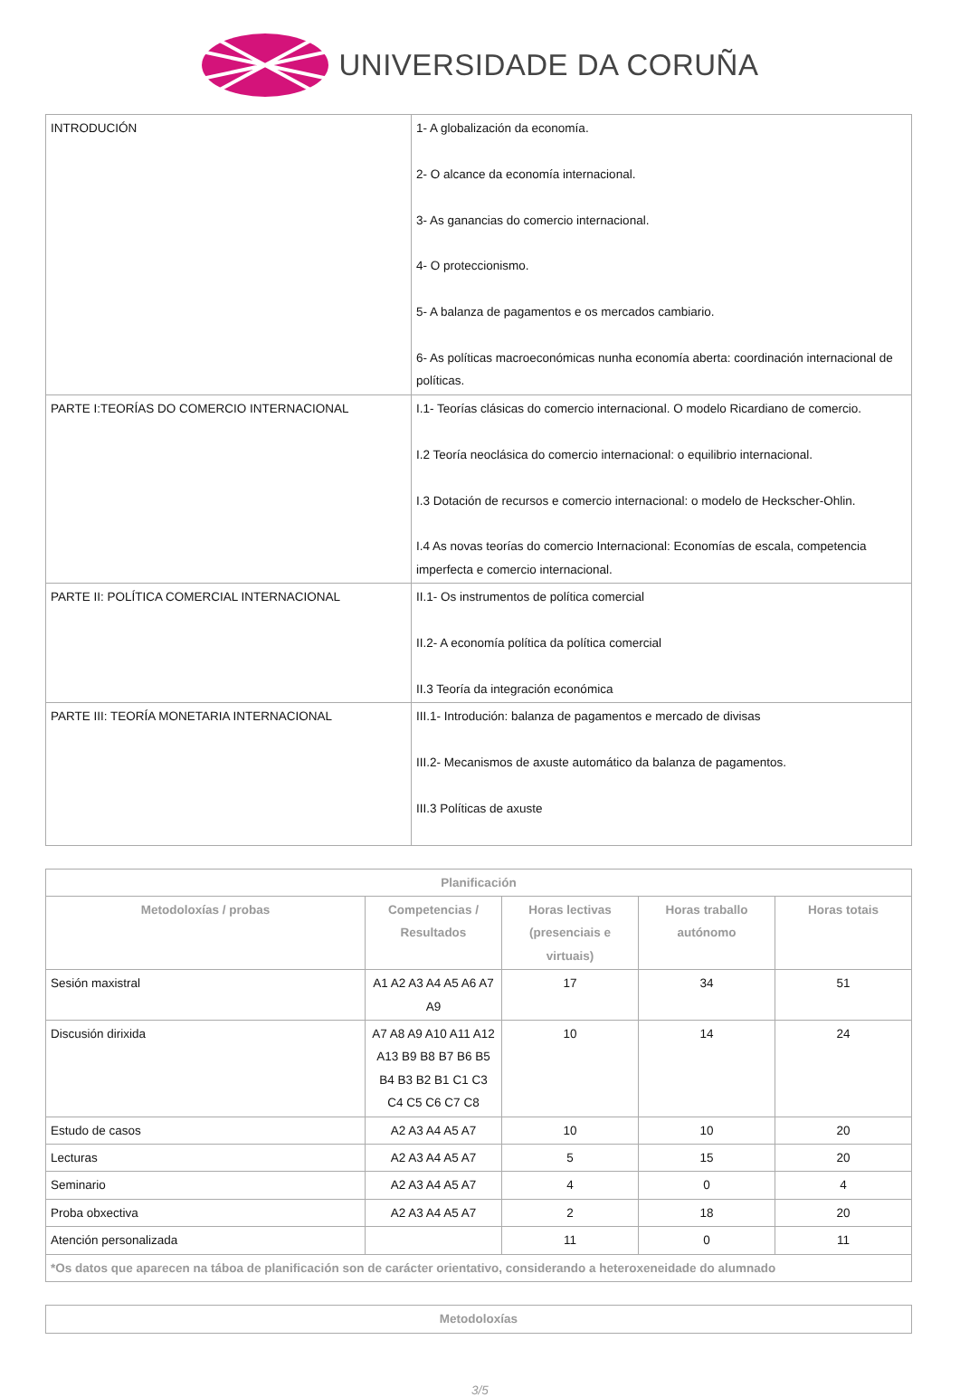UNIVERSIDADE DA CORUÑA
| INTRODUCIÓN | 1- A globalización da economía. 2- O alcance da economía internacional. 3- As ganancias do comercio internacional. 4- O proteccionismo. 5- A balanza de pagamentos e os mercados cambiario. 6- As políticas macroeconómicas nunha economía aberta: coordinación internacional de políticas. |
| PARTE I:TEORÍAS DO COMERCIO INTERNACIONAL | I.1- Teorías clásicas do comercio internacional. O modelo Ricardiano de comercio. I.2 Teoría neoclásica do comercio internacional: o equilibrio internacional. I.3 Dotación de recursos e comercio internacional: o modelo de Heckscher-Ohlin. I.4 As novas teorías do comercio Internacional: Economías de escala, competencia imperfecta e comercio internacional. |
| PARTE II: POLÍTICA COMERCIAL INTERNACIONAL | II.1- Os instrumentos de política comercial II.2- A economía política da política comercial II.3 Teoría da integración económica |
| PARTE III: TEORÍA MONETARIA INTERNACIONAL | III.1- Introdución: balanza de pagamentos e mercado de divisas III.2- Mecanismos de axuste automático da balanza de pagamentos. III.3 Políticas de axuste |
| Planificación | | | | |
| --- | --- | --- | --- | --- |
| Metodoloxías / probas | Competencias / Resultados | Horas lectivas (presenciais e virtuais) | Horas traballo autónomo | Horas totais |
| Sesión maxistral | A1 A2 A3 A4 A5 A6 A7 A9 | 17 | 34 | 51 |
| Discusión dirixida | A7 A8 A9 A10 A11 A12 A13 B9 B8 B7 B6 B5 B4 B3 B2 B1 C1 C3 C4 C5 C6 C7 C8 | 10 | 14 | 24 |
| Estudo de casos | A2 A3 A4 A5 A7 | 10 | 10 | 20 |
| Lecturas | A2 A3 A4 A5 A7 | 5 | 15 | 20 |
| Seminario | A2 A3 A4 A5 A7 | 4 | 0 | 4 |
| Proba obxectiva | A2 A3 A4 A5 A7 | 2 | 18 | 20 |
| Atención personalizada | | 11 | 0 | 11 |
| *Os datos que aparecen na táboa de planificación son de carácter orientativo, considerando a heteroxeneidade do alumnado | | | | |
| Metodoloxías |
| --- |
3/5